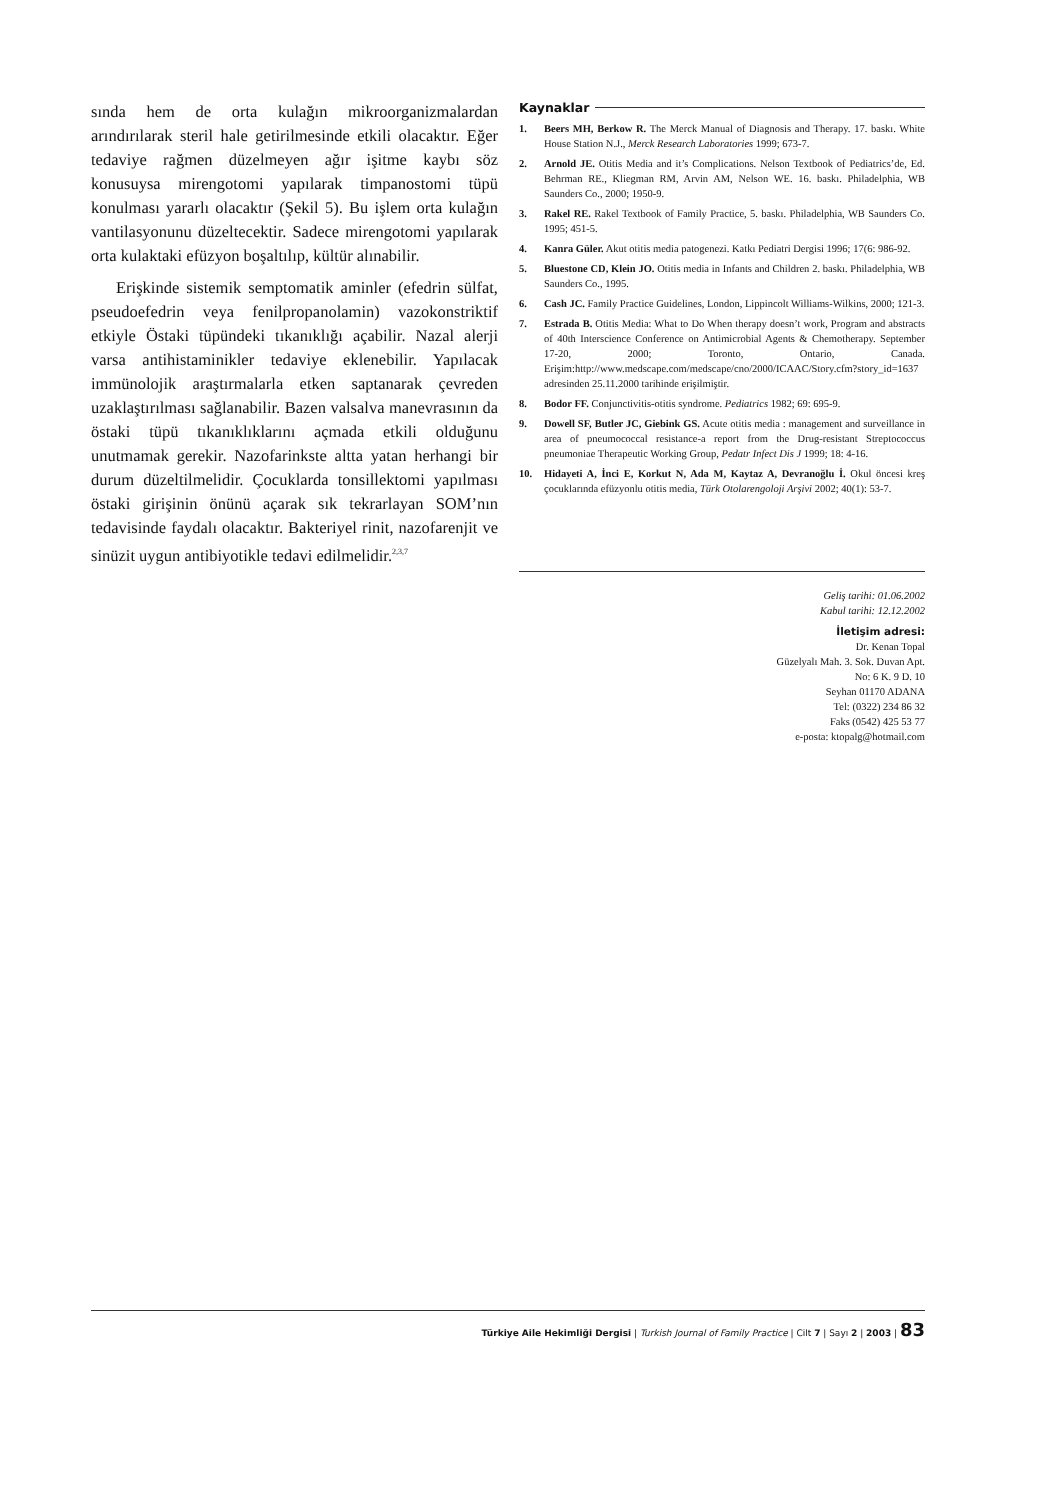sında hem de orta kulağın mikroorganizmalardan arındırılarak steril hale getirilmesinde etkili olacaktır. Eğer tedaviye rağmen düzelmeyen ağır işitme kaybı söz konusuysa mirengotomi yapılarak timpanostomi tüpü konulması yararlı olacaktır (Şekil 5). Bu işlem orta kulağın vantilasyonunu düzeltecektir. Sadece mirengotomi yapılarak orta kulaktaki efüzyon boşaltılıp, kültür alınabilir.
Erişkinde sistemik semptomatik aminler (efedrin sülfat, pseudoefedrin veya fenilpropanolamin) vazokonstriktif etkiyle Östaki tüpündeki tıkanıklığı açabilir. Nazal alerji varsa antihistaminikler tedaviye eklenebilir. Yapılacak immünolojik araştırmalarla etken saptanarak çevreden uzaklaştırılması sağlanabilir. Bazen valsalva manevrasının da östaki tüpü tıkanıklıklarını açmada etkili olduğunu unutmamak gerekir. Nazofarinkste altta yatan herhangi bir durum düzeltilmelidir. Çocuklarda tonsillektomi yapılması östaki girişinin önünü açarak sık tekrarlayan SOM’nın tedavisinde faydalı olacaktır. Bakteriyel rinit, nazofarenjit ve sinüzit uygun antibiyotikle tedavi edilmelidir.<sup>2,3,7</sup>
Kaynaklar
1. Beers MH, Berkow R. The Merck Manual of Diagnosis and Therapy. 17. baskı. White House Station N.J., Merck Research Laboratories 1999; 673-7.
2. Arnold JE. Otitis Media and it’s Complications. Nelson Textbook of Pediatrics’de, Ed. Behrman RE., Kliegman RM, Arvin AM, Nelson WE. 16. baskı. Philadelphia, WB Saunders Co., 2000; 1950-9.
3. Rakel RE. Rakel Textbook of Family Practice, 5. baskı. Philadelphia, WB Saunders Co. 1995; 451-5.
4. Kanra Güler. Akut otitis media patogenezi. Katkı Pediatri Dergisi 1996; 17(6: 986-92.
5. Bluestone CD, Klein JO. Otitis media in Infants and Children 2. baskı. Philadelphia, WB Saunders Co., 1995.
6. Cash JC. Family Practice Guidelines, London, Lippincolt Williams-Wilkins, 2000; 121-3.
7. Estrada B. Otitis Media: What to Do When therapy doesn’t work, Program and abstracts of 40th Interscience Conference on Antimicrobial Agents & Chemotherapy. September 17-20, 2000; Toronto, Ontario, Canada. Erişim:http://www.medscape.com/medscape/cno/2000/ICAAC/Story.cfm?story_id=1637 adresinden 25.11.2000 tarihinde erişilmiştir.
8. Bodor FF. Conjunctivitis-otitis syndrome. Pediatrics 1982; 69: 695-9.
9. Dowell SF, Butler JC, Giebink GS. Acute otitis media : management and surveillance in area of pneumococcal resistance-a report from the Drug-resistant Streptococcus pneumoniae Therapeutic Working Group, Pedatr Infect Dis J 1999; 18: 4-16.
10. Hidayeti A, İnci E, Korkut N, Ada M, Kaytaz A, Devranoğlu İ. Okul öncesi kreş çocuklarında efüzyonlu otitis media, Türk Otolarengoloji Arşivi 2002; 40(1): 53-7.
Geliş tarihi: 01.06.2002
Kabul tarihi: 12.12.2002
İletişim adresi:
Dr. Kenan Topal
Güzelyalı Mah. 3. Sok. Duvan Apt.
No: 6 K. 9 D. 10
Seyhan 01170 ADANA
Tel: (0322) 234 86 32
Faks (0542) 425 53 77
e-posta: ktopalg@hotmail.com
Türkiye Aile Hekimliği Dergisi | Turkish Journal of Family Practice | Cilt 7 | Sayı 2 | 2003 | 83